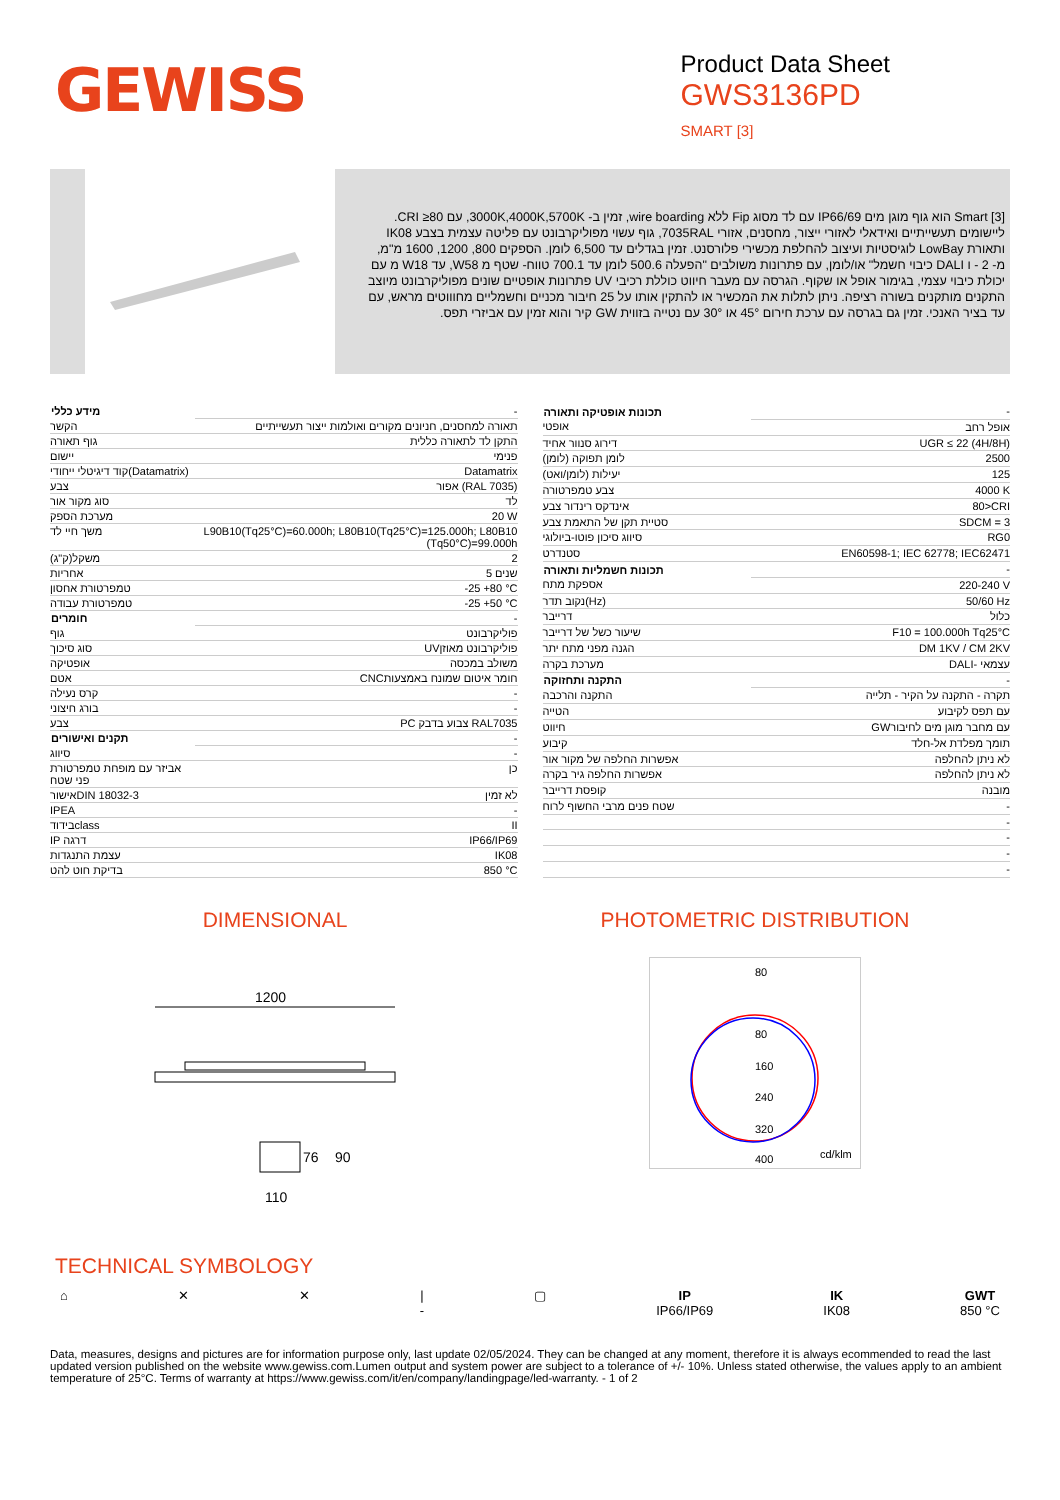GEWISS
Product Data Sheet
GWS3136PD
SMART [3]
Smart [3] הוא גוף מוגן מים IP66/69 עם לד מסוג Fip ללא wire boarding, זמין ב- 3000K,4000K,5700K, עם CRI ≥80. ליישומים תעשייתיים ואידאלי לאזורי ייצור, מחסנים, אזורי 7035RAL, גוף עשוי מפוליקרבונט עם פליטה עצמית בצבע IK08 ותאורת LowBay לוגיסטיות ועיצוב להחלפת מכשירי פלורסנט. זמין בגדלים עד 6,500 לומן. הספקים 800, 1200, 1600 מ"מ, מ- 2 - ו DALI כיבוי חשמל" או/לומן, עם פתרונות משולבים "הפעלה 500.6 לומן עד 700.1 טווח- שטף מ W58, עד W18 מ עם יכולת כיבוי עצמי, בגימור אופל או שקוף. הגרסה עם מעבר חיווט כוללת רכיבי UV פתרונות אופטיים שונים מפוליקרבונט מיוצב התקנים מותקנים בשורה רציפה. ניתן לתלות את המכשיר או להתקין אותו על 25 חיבור מכניים וחשמליים מחוווטים מראש, עם עד בציר האנכי. זמין גם בגרסה עם ערכת חירום 45° או 30° עם נטייה בזווית GW קיר והוא זמין עם אביזרי תפס.
| מידע כללי | - |
| הקשר | תאורה למחסנים, חניונים מקורים ואולמות ייצור תעשייתיים |
| גוף תאורה | התקן לד לתאורה כללית |
| יישום | פנימי |
| קוד דיגיטלי ייחודי(Datamatrix) | Datamatrix |
| צבע | אפור (RAL 7035) |
| סוג מקור אור | לד |
| מערכת הספק | 20 W |
| משך חיי לד | L90B10(Tq25°C)=60.000h; L80B10(Tq25°C)=125.000h; L80B10 (Tq50°C)=99.000h |
| משקל(ק"ג) | 2 |
| אחריות | 5 שנים |
| טמפרטורת אחסון | -25 +80 °C |
| טמפרטורת עבודה | -25 +50 °C |
| חומרים | - |
| גוף | פוליקרבונט |
| סוג סיכוך | UVפוליקרבונט מאוזן |
| אופטיקה | משולב במכסה |
| אטם | CNCחומר איטום שמונח באמצעות |
| קרס נעילה | - |
| בורג חיצוני | - |
| צבע | PC צבוע בדבק RAL7035 |
| תקנים ואישורים | - |
| סיווג | - |
| אביזר עם מופחת טמפרטורת פני שטח | כן |
| אישורDIN 18032-3 | לא זמין |
| IPEA | - |
| בידודclass | II |
| IP דרגה | IP66/IP69 |
| עצמת התנגדות | IK08 |
| בדיקת חוט להט | 850 °C |
| תכונות אופטיקה ותאורה | - |
| אופטי | אופל רחב |
| דירוג סנוור אחיד | UGR ≤ 22 (4H/8H) |
| לומן תפוקה (לומן) | 2500 |
| יעילות (לומן/ואט) | 125 |
| צבע טמפרטורה | 4000 K |
| אינדקס רינדור צבע | 80>CRI |
| סטיית תקן של התאמת צבע | SDCM = 3 |
| סיווג סיכון פוטו-ביולוגי | RG0 |
| סטנדרט | EN60598-1; IEC 62778; IEC62471 |
| תכונות חשמליות ותאורה | - |
| אספקת מתח | 220-240 V |
| נקוב תדר(Hz) | 50/60 Hz |
| דרייבר | כלול |
| שיעור כשל של דרייבר | F10 = 100.000h Tq25°C |
| הגנה מפני מתח יתר | DM 1KV / CM 2KV |
| מערכת בקרה | DALI- עצמאי |
| התקנה ותחזוקה | - |
| התקנה והרכבה | תקרה - התקנה על הקיר - תלייה |
| הטייה | עם תפס לקיבוע |
| חיווט | GWעם מחבר מוגן מים לחיבור |
| קיבוע | תומך מפלדת אל-חלד |
| אפשרות החלפה של מקור אור | לא ניתן להחלפה |
| אפשרות החלפה גיר בקרה | לא ניתן להחלפה |
| קופסת דרייבר | מובנה |
| שטח פנים מרבי החשוף לרוח | - |
| | - |
| | - |
| | - |
| | - |
DIMENSIONAL
1200
110
76
90
PHOTOMETRIC DISTRIBUTION
80
80
160
240
320
400
cd/klm
TECHNICAL SYMBOLOGY
⌂ ✕ ✕ |
-
▢ IP
IP66/IP69
IK
IK08
GWT
850 °C
Data, measures, designs and pictures are for information purpose only, last update 02/05/2024. They can be changed at any moment, therefore it is always ecommended to read the last updated version published on the website www.gewiss.com.Lumen output and system power are subject to a tolerance of +/- 10%. Unless stated otherwise, the values apply to an ambient temperature of 25°C. Terms of warranty at https://www.gewiss.com/it/en/company/landingpage/led-warranty. - 1 of 2